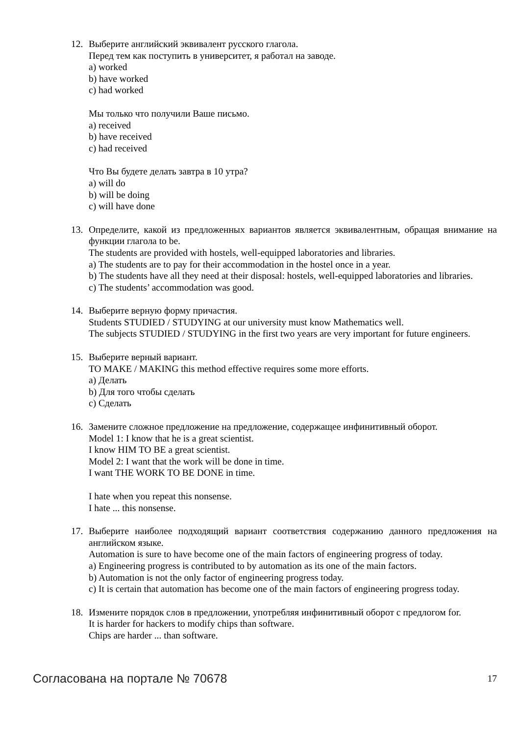12. Выберите английский эквивалент русского глагола.
Перед тем как поступить в университет, я работал на заводе.
a) worked
b) have worked
c) had worked
Мы только что получили Ваше письмо.
a) received
b) have received
c) had received
Что Вы будете делать завтра в 10 утра?
a) will do
b) will be doing
c) will have done
13. Определите, какой из предложенных вариантов является эквивалентным, обращая внимание на функции глагола to be.
The students are provided with hostels, well-equipped laboratories and libraries.
a) The students are to pay for their accommodation in the hostel once in a year.
b) The students have all they need at their disposal: hostels, well-equipped laboratories and libraries.
c) The students’ accommodation was good.
14. Выберите верную форму причастия.
Students STUDIED / STUDYING at our university must know Mathematics well.
The subjects STUDIED / STUDYING in the first two years are very important for future engineers.
15. Выберите верный вариант.
TO MAKE / MAKING this method effective requires some more efforts.
a) Делать
b) Для того чтобы сделать
c) Сделать
16. Замените сложное предложение на предложение, содержащее инфинитивный оборот.
Model 1: I know that he is a great scientist.
I know HIM TO BE a great scientist.
Model 2: I want that the work will be done in time.
I want THE WORK TO BE DONE in time.
I hate when you repeat this nonsense.
I hate ... this nonsense.
17. Выберите наиболее подходящий вариант соответствия содержанию данного предложения на английском языке.
Automation is sure to have become one of the main factors of engineering progress of today.
a) Engineering progress is contributed to by automation as its one of the main factors.
b) Automation is not the only factor of engineering progress today.
c) It is certain that automation has become one of the main factors of engineering progress today.
18. Измените порядок слов в предложении, употребляя инфинитивный оборот с предлогом for.
It is harder for hackers to modify chips than software.
Chips are harder ... than software.
Согласована на портале № 70678
17